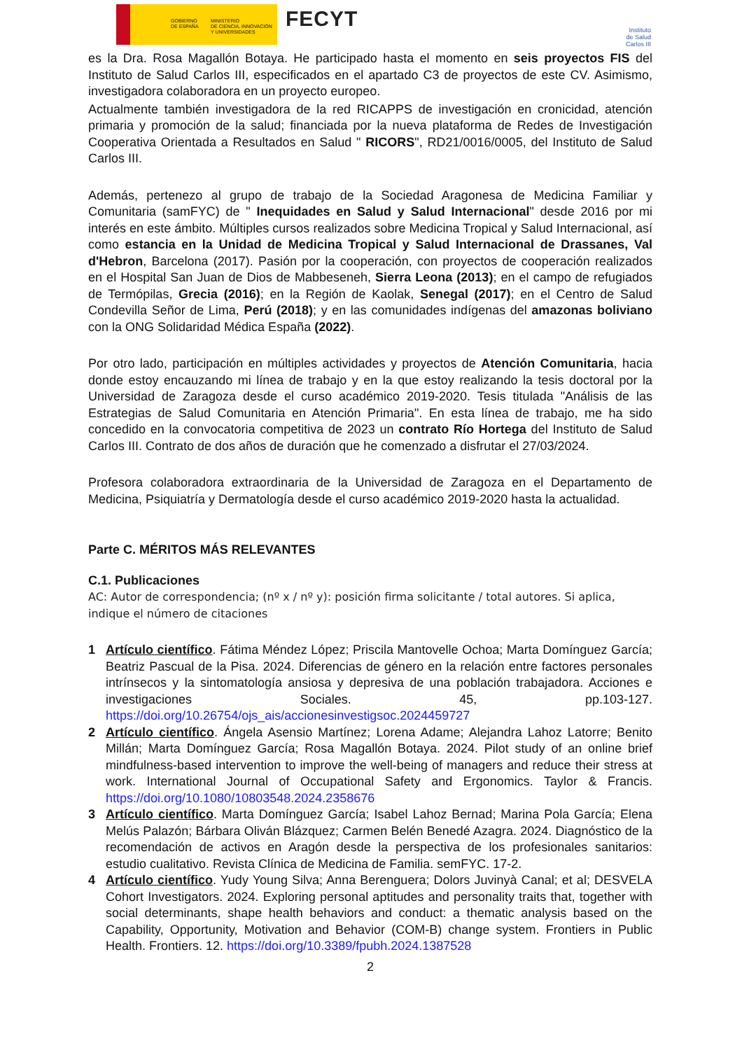GOBIERNO
DE ESPAÑA
MINISTERIO
DE CIENCIA, INNOVACIÓN
Y UNIVERSIDADES
FECYT
Instituto
de Salud
Carlos III
es la Dra. Rosa Magallón Botaya. He participado hasta el momento en seis proyectos FIS del Instituto de Salud Carlos III, especificados en el apartado C3 de proyectos de este CV. Asimismo, investigadora colaboradora en un proyecto europeo.
Actualmente también investigadora de la red RICAPPS de investigación en cronicidad, atención primaria y promoción de la salud; financiada por la nueva plataforma de Redes de Investigación Cooperativa Orientada a Resultados en Salud " RICORS", RD21/0016/0005, del Instituto de Salud Carlos III.
Además, pertenezo al grupo de trabajo de la Sociedad Aragonesa de Medicina Familiar y Comunitaria (samFYC) de " Inequidades en Salud y Salud Internacional" desde 2016 por mi interés en este ámbito. Múltiples cursos realizados sobre Medicina Tropical y Salud Internacional, así como estancia en la Unidad de Medicina Tropical y Salud Internacional de Drassanes, Val d'Hebron, Barcelona (2017). Pasión por la cooperación, con proyectos de cooperación realizados en el Hospital San Juan de Dios de Mabbeseneh, Sierra Leona (2013); en el campo de refugiados de Termópilas, Grecia (2016); en la Región de Kaolak, Senegal (2017); en el Centro de Salud Condevilla Señor de Lima, Perú (2018); y en las comunidades indígenas del amazonas boliviano con la ONG Solidaridad Médica España (2022).
Por otro lado, participación en múltiples actividades y proyectos de Atención Comunitaria, hacia donde estoy encauzando mi línea de trabajo y en la que estoy realizando la tesis doctoral por la Universidad de Zaragoza desde el curso académico 2019-2020. Tesis titulada "Análisis de las Estrategias de Salud Comunitaria en Atención Primaria". En esta línea de trabajo, me ha sido concedido en la convocatoria competitiva de 2023 un contrato Río Hortega del Instituto de Salud Carlos III. Contrato de dos años de duración que he comenzado a disfrutar el 27/03/2024.
Profesora colaboradora extraordinaria de la Universidad de Zaragoza en el Departamento de Medicina, Psiquiatría y Dermatología desde el curso académico 2019-2020 hasta la actualidad.
Parte C. MÉRITOS MÁS RELEVANTES
C.1. Publicaciones
AC: Autor de correspondencia; (nº x / nº y): posición firma solicitante / total autores. Si aplica, indique el número de citaciones
1 Artículo científico. Fátima Méndez López; Priscila Mantovelle Ochoa; Marta Domínguez García; Beatriz Pascual de la Pisa. 2024. Diferencias de género en la relación entre factores personales intrínsecos y la sintomatología ansiosa y depresiva de una población trabajadora. Acciones e investigaciones Sociales. 45, pp.103-127. https://doi.org/10.26754/ojs_ais/accionesinvestigsoc.2024459727
2 Artículo científico. Ángela Asensio Martínez; Lorena Adame; Alejandra Lahoz Latorre; Benito Millán; Marta Domínguez García; Rosa Magallón Botaya. 2024. Pilot study of an online brief mindfulness-based intervention to improve the well-being of managers and reduce their stress at work. International Journal of Occupational Safety and Ergonomics. Taylor & Francis. https://doi.org/10.1080/10803548.2024.2358676
3 Artículo científico. Marta Domínguez García; Isabel Lahoz Bernad; Marina Pola García; Elena Melús Palazón; Bárbara Oliván Blázquez; Carmen Belén Benedé Azagra. 2024. Diagnóstico de la recomendación de activos en Aragón desde la perspectiva de los profesionales sanitarios: estudio cualitativo. Revista Clínica de Medicina de Familia. semFYC. 17-2.
4 Artículo científico. Yudy Young Silva; Anna Berenguera; Dolors Juvinyà Canal; et al; DESVELA Cohort Investigators. 2024. Exploring personal aptitudes and personality traits that, together with social determinants, shape health behaviors and conduct: a thematic analysis based on the Capability, Opportunity, Motivation and Behavior (COM-B) change system. Frontiers in Public Health. Frontiers. 12. https://doi.org/10.3389/fpubh.2024.1387528
2